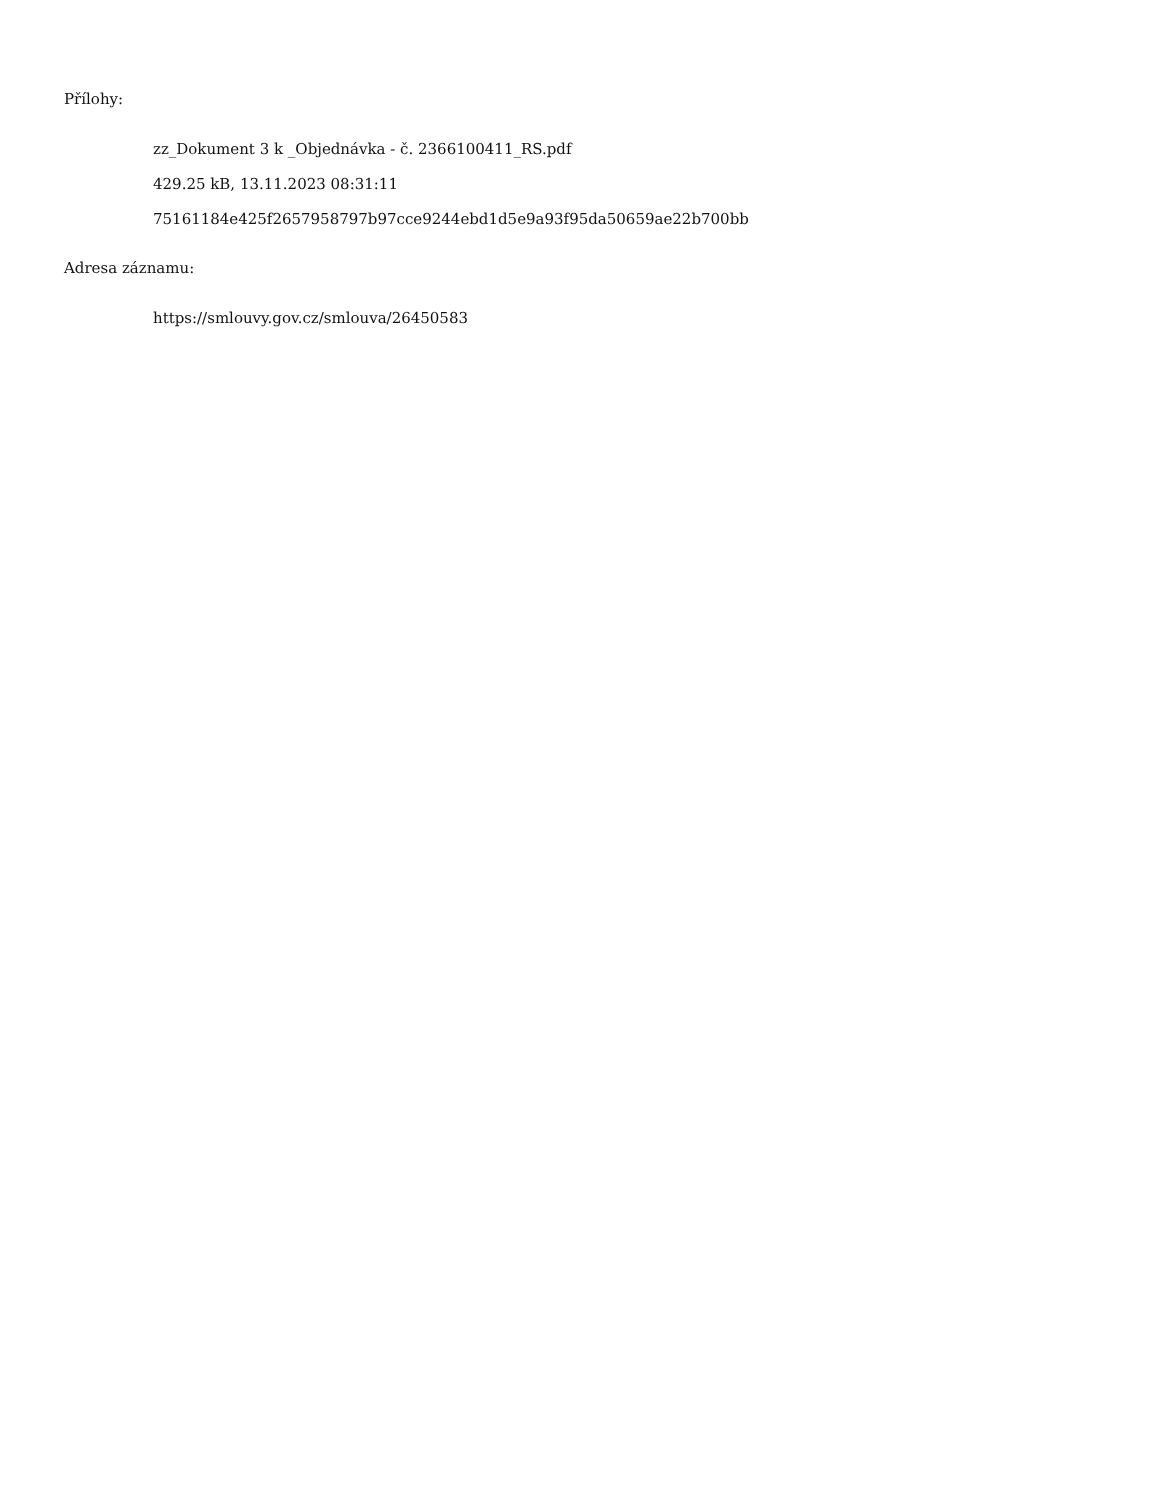Přílohy:
zz_Dokument 3 k _Objednávka - č. 2366100411_RS.pdf
429.25 kB, 13.11.2023 08:31:11
75161184e425f2657958797b97cce9244ebd1d5e9a93f95da50659ae22b700bb
Adresa záznamu:
https://smlouvy.gov.cz/smlouva/26450583